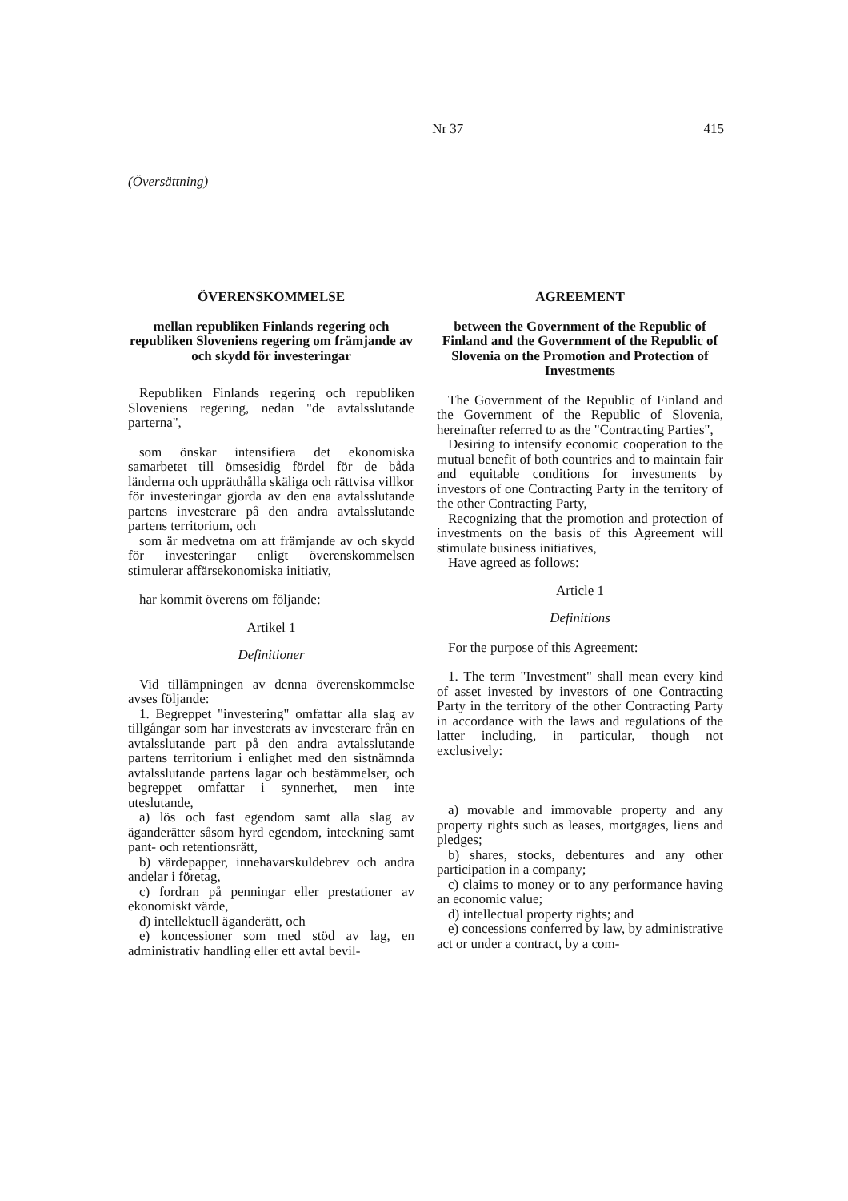Nr 37 415
(Översättning)
ÖVERENSKOMMELSE
mellan republiken Finlands regering och republiken Sloveniens regering om främjande av och skydd för investeringar
Republiken Finlands regering och republiken Sloveniens regering, nedan "de avtalsslutande parterna",
som önskar intensifiera det ekonomiska samarbetet till ömsesidig fördel för de båda länderna och upprätthålla skäliga och rättvisa villkor för investeringar gjorda av den ena avtalsslutande partens investerare på den andra avtalsslutande partens territorium, och
som är medvetna om att främjande av och skydd för investeringar enligt överenskommelsen stimulerar affärsekonomiska initiativ,
har kommit överens om följande:
Artikel 1
Definitioner
Vid tillämpningen av denna överenskommelse avses följande:
1. Begreppet "investering" omfattar alla slag av tillgångar som har investerats av investerare från en avtalsslutande part på den andra avtalsslutande partens territorium i enlighet med den sistnämnda avtalsslutande partens lagar och bestämmelser, och begreppet omfattar i synnerhet, men inte uteslutande,
a) lös och fast egendom samt alla slag av äganderätter såsom hyrd egendom, inteckning samt pant- och retentionsrätt,
b) värdepapper, innehavarskuldebrev och andra andelar i företag,
c) fordran på penningar eller prestationer av ekonomiskt värde,
d) intellektuell äganderätt, och
e) koncessioner som med stöd av lag, en administrativ handling eller ett avtal bevil-
AGREEMENT
between the Government of the Republic of Finland and the Government of the Republic of Slovenia on the Promotion and Protection of Investments
The Government of the Republic of Finland and the Government of the Republic of Slovenia, hereinafter referred to as the "Contracting Parties",
Desiring to intensify economic cooperation to the mutual benefit of both countries and to maintain fair and equitable conditions for investments by investors of one Contracting Party in the territory of the other Contracting Party,
Recognizing that the promotion and protection of investments on the basis of this Agreement will stimulate business initiatives,
Have agreed as follows:
Article 1
Definitions
For the purpose of this Agreement:
1. The term "Investment" shall mean every kind of asset invested by investors of one Contracting Party in the territory of the other Contracting Party in accordance with the laws and regulations of the latter including, in particular, though not exclusively:
a) movable and immovable property and any property rights such as leases, mortgages, liens and pledges;
b) shares, stocks, debentures and any other participation in a company;
c) claims to money or to any performance having an economic value;
d) intellectual property rights; and
e) concessions conferred by law, by administrative act or under a contract, by a com-